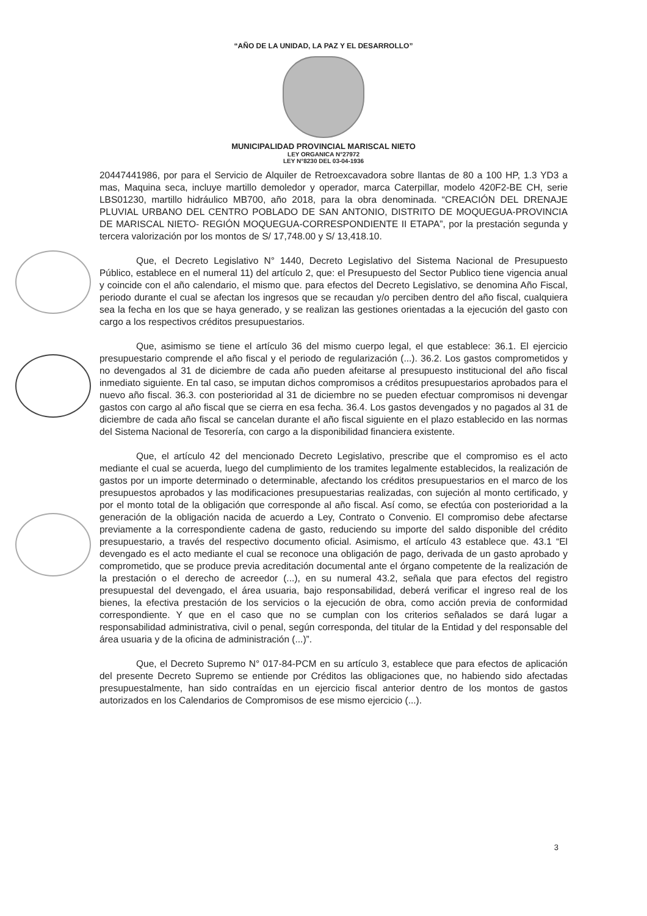“AÑO DE LA UNIDAD, LA PAZ Y EL DESARROLLO”
MUNICIPALIDAD PROVINCIAL MARISCAL NIETO
LEY ORGANICA N°27972
LEY N°8230 DEL 03-04-1936
20447441986, por para el Servicio de Alquiler de Retroexcavadora sobre llantas de 80 a 100 HP, 1.3 YD3 a mas, Maquina seca, incluye martillo demoledor y operador, marca Caterpillar, modelo 420F2-BE CH, serie LBS01230, martillo hidráulico MB700, año 2018, para la obra denominada. “CREACIÓN DEL DRENAJE PLUVIAL URBANO DEL CENTRO POBLADO DE SAN ANTONIO, DISTRITO DE MOQUEGUA-PROVINCIA DE MARISCAL NIETO- REGIÓN MOQUEGUA-CORRESPONDIENTE II ETAPA”, por la prestación segunda y tercera valorización por los montos de S/ 17,748.00 y S/ 13,418.10.
Que, el Decreto Legislativo N° 1440, Decreto Legislativo del Sistema Nacional de Presupuesto Público, establece en el numeral 11) del artículo 2, que: el Presupuesto del Sector Publico tiene vigencia anual y coincide con el año calendario, el mismo que. para efectos del Decreto Legislativo, se denomina Año Fiscal, periodo durante el cual se afectan los ingresos que se recaudan y/o perciben dentro del año fiscal, cualquiera sea la fecha en los que se haya generado, y se realizan las gestiones orientadas a la ejecución del gasto con cargo a los respectivos créditos presupuestarios.
Que, asimismo se tiene el artículo 36 del mismo cuerpo legal, el que establece: 36.1. El ejercicio presupuestario comprende el año fiscal y el periodo de regularización (...). 36.2. Los gastos comprometidos y no devengados al 31 de diciembre de cada año pueden afeitarse al presupuesto institucional del año fiscal inmediato siguiente. En tal caso, se imputan dichos compromisos a créditos presupuestarios aprobados para el nuevo año fiscal. 36.3. con posterioridad al 31 de diciembre no se pueden efectuar compromisos ni devengar gastos con cargo al año fiscal que se cierra en esa fecha. 36.4. Los gastos devengados y no pagados al 31 de diciembre de cada año fiscal se cancelan durante el año fiscal siguiente en el plazo establecido en las normas del Sistema Nacional de Tesorería, con cargo a la disponibilidad financiera existente.
Que, el artículo 42 del mencionado Decreto Legislativo, prescribe que el compromiso es el acto mediante el cual se acuerda, luego del cumplimiento de los tramites legalmente establecidos, la realización de gastos por un importe determinado o determinable, afectando los créditos presupuestarios en el marco de los presupuestos aprobados y las modificaciones presupuestarias realizadas, con sujeción al monto certificado, y por el monto total de la obligación que corresponde al año fiscal. Así como, se efectúa con posterioridad a la generación de la obligación nacida de acuerdo a Ley, Contrato o Convenio. El compromiso debe afectarse previamente a la correspondiente cadena de gasto, reduciendo su importe del saldo disponible del crédito presupuestario, a través del respectivo documento oficial. Asimismo, el artículo 43 establece que. 43.1 “El devengado es el acto mediante el cual se reconoce una obligación de pago, derivada de un gasto aprobado y comprometido, que se produce previa acreditación documental ante el órgano competente de la realización de la prestación o el derecho de acreedor (...), en su numeral 43.2, señala que para efectos del registro presupuestal del devengado, el área usuaria, bajo responsabilidad, deberá verificar el ingreso real de los bienes, la efectiva prestación de los servicios o la ejecución de obra, como acción previa de conformidad correspondiente. Y que en el caso que no se cumplan con los criterios señalados se dará lugar a responsabilidad administrativa, civil o penal, según corresponda, del titular de la Entidad y del responsable del área usuaria y de la oficina de administración (...)”.
Que, el Decreto Supremo N° 017-84-PCM en su artículo 3, establece que para efectos de aplicación del presente Decreto Supremo se entiende por Créditos las obligaciones que, no habiendo sido afectadas presupuestalmente, han sido contraídas en un ejercicio fiscal anterior dentro de los montos de gastos autorizados en los Calendarios de Compromisos de ese mismo ejercicio (...).
3